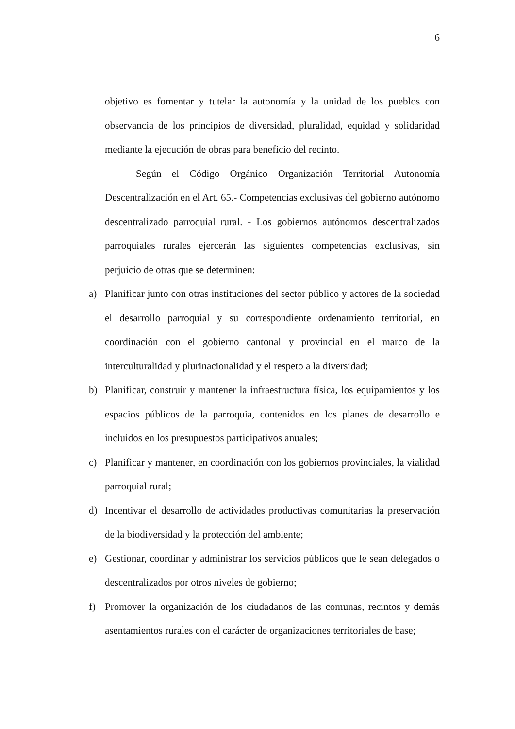6
objetivo es fomentar y tutelar la autonomía y la unidad de los pueblos con observancia de los principios de diversidad, pluralidad, equidad y solidaridad mediante la ejecución de obras para beneficio del recinto.
Según el Código Orgánico Organización Territorial Autonomía Descentralización en el Art. 65.- Competencias exclusivas del gobierno autónomo descentralizado parroquial rural. - Los gobiernos autónomos descentralizados parroquiales rurales ejercerán las siguientes competencias exclusivas, sin perjuicio de otras que se determinen:
a) Planificar junto con otras instituciones del sector público y actores de la sociedad el desarrollo parroquial y su correspondiente ordenamiento territorial, en coordinación con el gobierno cantonal y provincial en el marco de la interculturalidad y plurinacionalidad y el respeto a la diversidad;
b) Planificar, construir y mantener la infraestructura física, los equipamientos y los espacios públicos de la parroquia, contenidos en los planes de desarrollo e incluidos en los presupuestos participativos anuales;
c) Planificar y mantener, en coordinación con los gobiernos provinciales, la vialidad parroquial rural;
d) Incentivar el desarrollo de actividades productivas comunitarias la preservación de la biodiversidad y la protección del ambiente;
e) Gestionar, coordinar y administrar los servicios públicos que le sean delegados o descentralizados por otros niveles de gobierno;
f) Promover la organización de los ciudadanos de las comunas, recintos y demás asentamientos rurales con el carácter de organizaciones territoriales de base;